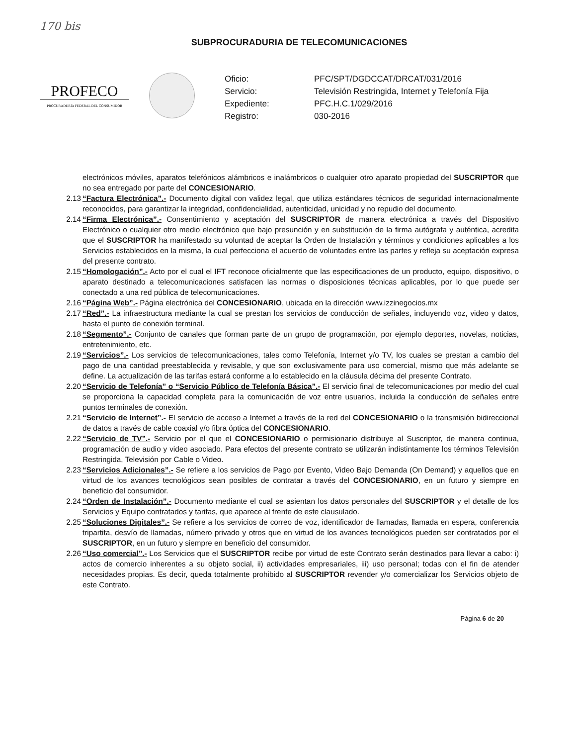170 bis
SUBPROCURADURIA DE TELECOMUNICACIONES
PROFECO
PROCURADURÍA FEDERAL DEL CONSUMIDOR
Oficio: PFC/SPT/DGDCCAT/DRCAT/031/2016 Servicio: Televisión Restringida, Internet y Telefonía Fija Expediente: PFC.H.C.1/029/2016 Registro: 030-2016
electrónicos móviles, aparatos telefónicos alámbricos e inalámbricos o cualquier otro aparato propiedad del SUSCRIPTOR que no sea entregado por parte del CONCESIONARIO.
2.13 “Factura Electrónica”.- Documento digital con validez legal, que utiliza estándares técnicos de seguridad internacionalmente reconocidos, para garantizar la integridad, confidencialidad, autenticidad, unicidad y no repudio del documento.
2.14 “Firma Electrónica”.- Consentimiento y aceptación del SUSCRIPTOR de manera electrónica a través del Dispositivo Electrónico o cualquier otro medio electrónico que bajo presunción y en substitución de la firma autógrafa y auténtica, acredita que el SUSCRIPTOR ha manifestado su voluntad de aceptar la Orden de Instalación y términos y condiciones aplicables a los Servicios establecidos en la misma, la cual perfecciona el acuerdo de voluntades entre las partes y refleja su aceptación expresa del presente contrato.
2.15 “Homologación”.- Acto por el cual el IFT reconoce oficialmente que las especificaciones de un producto, equipo, dispositivo, o aparato destinado a telecomunicaciones satisfacen las normas o disposiciones técnicas aplicables, por lo que puede ser conectado a una red pública de telecomunicaciones.
2.16 “Página Web”.- Página electrónica del CONCESIONARIO, ubicada en la dirección www.izzinegocios.mx
2.17 “Red”.- La infraestructura mediante la cual se prestan los servicios de conducción de señales, incluyendo voz, video y datos, hasta el punto de conexión terminal.
2.18 “Segmento”.- Conjunto de canales que forman parte de un grupo de programación, por ejemplo deportes, novelas, noticias, entretenimiento, etc.
2.19 “Servicios”.- Los servicios de telecomunicaciones, tales como Telefonía, Internet y/o TV, los cuales se prestan a cambio del pago de una cantidad preestablecida y revisable, y que son exclusivamente para uso comercial, mismo que más adelante se define. La actualización de las tarifas estará conforme a lo establecido en la cláusula décima del presente Contrato.
2.20 “Servicio de Telefonía” o “Servicio Público de Telefonía Básica”.- El servicio final de telecomunicaciones por medio del cual se proporciona la capacidad completa para la comunicación de voz entre usuarios, incluida la conducción de señales entre puntos terminales de conexión.
2.21 “Servicio de Internet”.- El servicio de acceso a Internet a través de la red del CONCESIONARIO o la transmisión bidireccional de datos a través de cable coaxial y/o fibra óptica del CONCESIONARIO.
2.22 “Servicio de TV”.- Servicio por el que el CONCESIONARIO o permisionario distribuye al Suscriptor, de manera continua, programación de audio y video asociado. Para efectos del presente contrato se utilizarán indistintamente los términos Televisión Restringida, Televisión por Cable o Video.
2.23 “Servicios Adicionales”.- Se refiere a los servicios de Pago por Evento, Video Bajo Demanda (On Demand) y aquellos que en virtud de los avances tecnológicos sean posibles de contratar a través del CONCESIONARIO, en un futuro y siempre en beneficio del consumidor.
2.24 “Orden de Instalación”.- Documento mediante el cual se asientan los datos personales del SUSCRIPTOR y el detalle de los Servicios y Equipo contratados y tarifas, que aparece al frente de este clausulado.
2.25 “Soluciones Digitales”.- Se refiere a los servicios de correo de voz, identificador de llamadas, llamada en espera, conferencia tripartita, desvío de llamadas, número privado y otros que en virtud de los avances tecnológicos pueden ser contratados por el SUSCRIPTOR, en un futuro y siempre en beneficio del consumidor.
2.26 “Uso comercial”.- Los Servicios que el SUSCRIPTOR recibe por virtud de este Contrato serán destinados para llevar a cabo: i) actos de comercio inherentes a su objeto social, ii) actividades empresariales, iii) uso personal; todas con el fin de atender necesidades propias. Es decir, queda totalmente prohibido al SUSCRIPTOR revender y/o comercializar los Servicios objeto de este Contrato.
Página 6 de 20